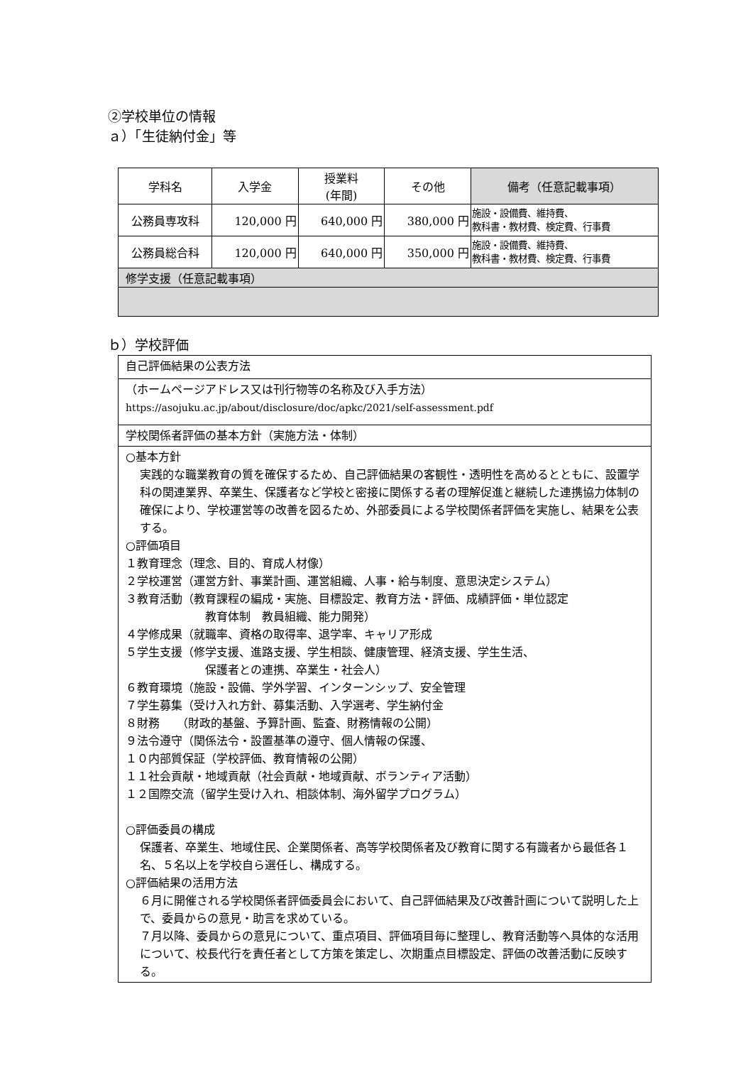②学校単位の情報
ａ）「生徒納付金」等
| 学科名 | 入学金 | 授業料 (年間) | その他 | 備考（任意記載事項） |
| --- | --- | --- | --- | --- |
| 公務員専攻科 | 120,000 円 | 640,000 円 | 380,000 円 | 施設・設備費、維持費、 教科書・教材費、検定費、行事費 |
| 公務員総合科 | 120,000 円 | 640,000 円 | 350,000 円 | 施設・設備費、維持費、 教科書・教材費、検定費、行事費 |
| 修学支援（任意記載事項） | | | | |
ｂ）学校評価
| 自己評価結果の公表方法 |
| （ホームページアドレス又は刊行物等の名称及び入手方法） https://asojuku.ac.jp/about/disclosure/doc/apkc/2021/self-assessment.pdf |
| 学校関係者評価の基本方針（実施方法・体制） |
| ○基本方針 実践的な職業教育の質を確保するため、自己評価結果の客観性・透明性を高めるとともに、設置学科の関連業界、卒業生、保護者など学校と密接に関係する者の理解促進と継続した連携協力体制の確保により、学校運営等の改善を図るため、外部委員による学校関係者評価を実施し、結果を公表する。 ○評価項目 １教育理念（理念、目的、育成人材像） ２学校運営（運営方針、事業計画、運営組織、人事・給与制度、意思決定システム） ３教育活動（教育課程の編成・実施、目標設定、教育方法・評価、成績評価・単位認定 教育体制 教員組織、能力開発） ４学修成果（就職率、資格の取得率、退学率、キャリア形成 ５学生支援（修学支援、進路支援、学生相談、健康管理、経済支援、学生生活、 保護者との連携、卒業生・社会人） ６教育環境（施設・設備、学外学習、インターンシップ、安全管理 ７学生募集（受け入れ方針、募集活動、入学選考、学生納付金 ８財務 （財政的基盤、予算計画、監査、財務情報の公開） ９法令遵守（関係法令・設置基準の遵守、個人情報の保護、 １０内部質保証（学校評価、教育情報の公開） １１社会貢献・地域貢献（社会貢献・地域貢献、ボランティア活動） １２国際交流（留学生受け入れ、相談体制、海外留学プログラム） ○評価委員の構成 保護者、卒業生、地域住民、企業関係者、高等学校関係者及び教育に関する有識者から最低各１名、５名以上を学校自ら選任し、構成する。 ○評価結果の活用方法 ６月に開催される学校関係者評価委員会において、自己評価結果及び改善計画について説明した上で、委員からの意見・助言を求めている。 ７月以降、委員からの意見について、重点項目、評価項目毎に整理し、教育活動等へ具体的な活用について、校長代行を責任者として方策を策定し、次期重点目標設定、評価の改善活動に反映する。 |